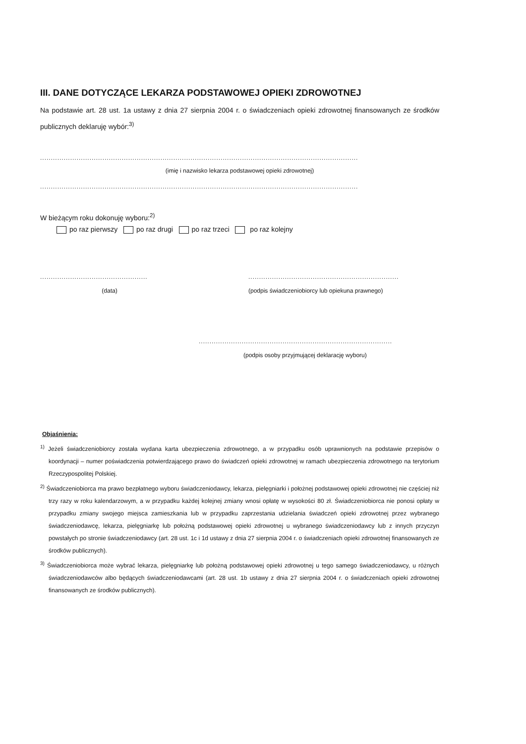III. DANE DOTYCZĄCE LEKARZA PODSTAWOWEJ OPIEKI ZDROWOTNEJ
Na podstawie art. 28 ust. 1a ustawy z dnia 27 sierpnia 2004 r. o świadczeniach opieki zdrowotnej finansowanych ze środków publicznych deklaruję wybór:<sup>3)</sup>
....................................................................................................................................................
(imię i nazwisko lekarza podstawowej opieki zdrowotnej)
....................................................................................................................................................
W bieżącym roku dokonuję wyboru:<sup>2)</sup>
po raz pierwszy po raz drugi po raz trzeci po raz kolejny
.................................................. ......................................................................
(data) (podpis świadczeniobiorcy lub opiekuna prawnego)
..........................................................................................
(podpis osoby przyjmującej deklarację wyboru)
Objaśnienia:
<sup>1)</sup> Jeżeli świadczeniobiorcy została wydana karta ubezpieczenia zdrowotnego, a w przypadku osób uprawnionych na podstawie przepisów o koordynacji – numer poświadczenia potwierdzającego prawo do świadczeń opieki zdrowotnej w ramach ubezpieczenia zdrowotnego na terytorium Rzeczypospolitej Polskiej.
<sup>2)</sup> Świadczeniobiorca ma prawo bezpłatnego wyboru świadczeniodawcy, lekarza, pielęgniarki i położnej podstawowej opieki zdrowotnej nie częściej niż trzy razy w roku kalendarzowym, a w przypadku każdej kolejnej zmiany wnosi opłatę w wysokości 80 zł. Świadczeniobiorca nie ponosi opłaty w przypadku zmiany swojego miejsca zamieszkania lub w przypadku zaprzestania udzielania świadczeń opieki zdrowotnej przez wybranego świadczeniodawcę, lekarza, pielęgniarkę lub położną podstawowej opieki zdrowotnej u wybranego świadczeniodawcy lub z innych przyczyn powstałych po stronie świadczeniodawcy (art. 28 ust. 1c i 1d ustawy z dnia 27 sierpnia 2004 r. o świadczeniach opieki zdrowotnej finansowanych ze środków publicznych).
<sup>3)</sup> Świadczeniobiorca może wybrać lekarza, pielęgniarkę lub położną podstawowej opieki zdrowotnej u tego samego świadczeniodawcy, u różnych świadczeniodawców albo będących świadczeniodawcami (art. 28 ust. 1b ustawy z dnia 27 sierpnia 2004 r. o świadczeniach opieki zdrowotnej finansowanych ze środków publicznych).